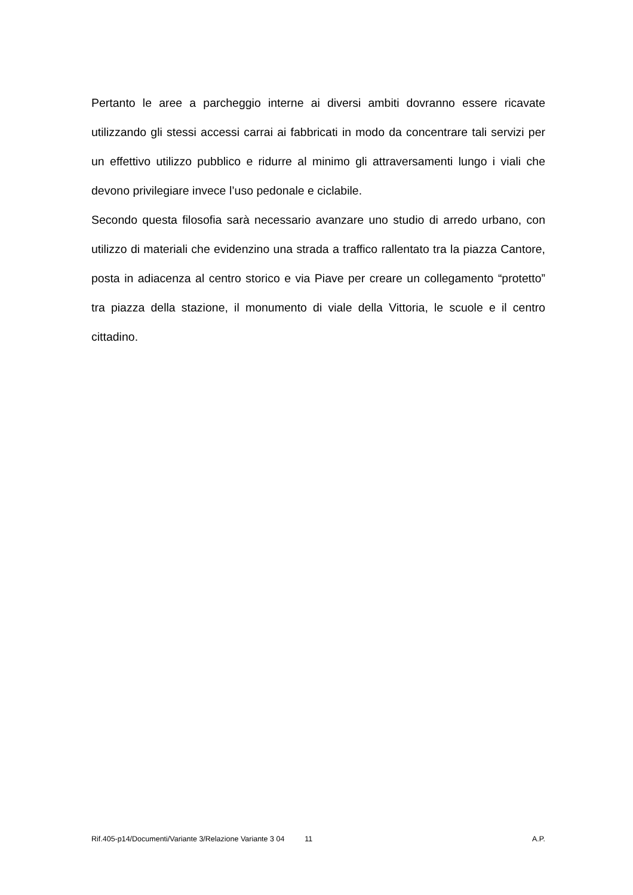Pertanto le aree a parcheggio interne ai diversi ambiti dovranno essere ricavate utilizzando gli stessi accessi carrai ai fabbricati in modo da concentrare tali servizi per un effettivo utilizzo pubblico e ridurre al minimo gli attraversamenti lungo i viali che devono privilegiare invece l’uso pedonale e ciclabile.
Secondo questa filosofia sarà necessario avanzare uno studio di arredo urbano, con utilizzo di materiali che evidenzino una strada a traffico rallentato tra la piazza Cantore, posta in adiacenza al centro storico e via Piave per creare un collegamento “protetto” tra piazza della stazione, il monumento di viale della Vittoria, le scuole e il centro cittadino.
Rif.405-p14/Documenti/Variante 3/Relazione Variante 3 04 11 A.P.